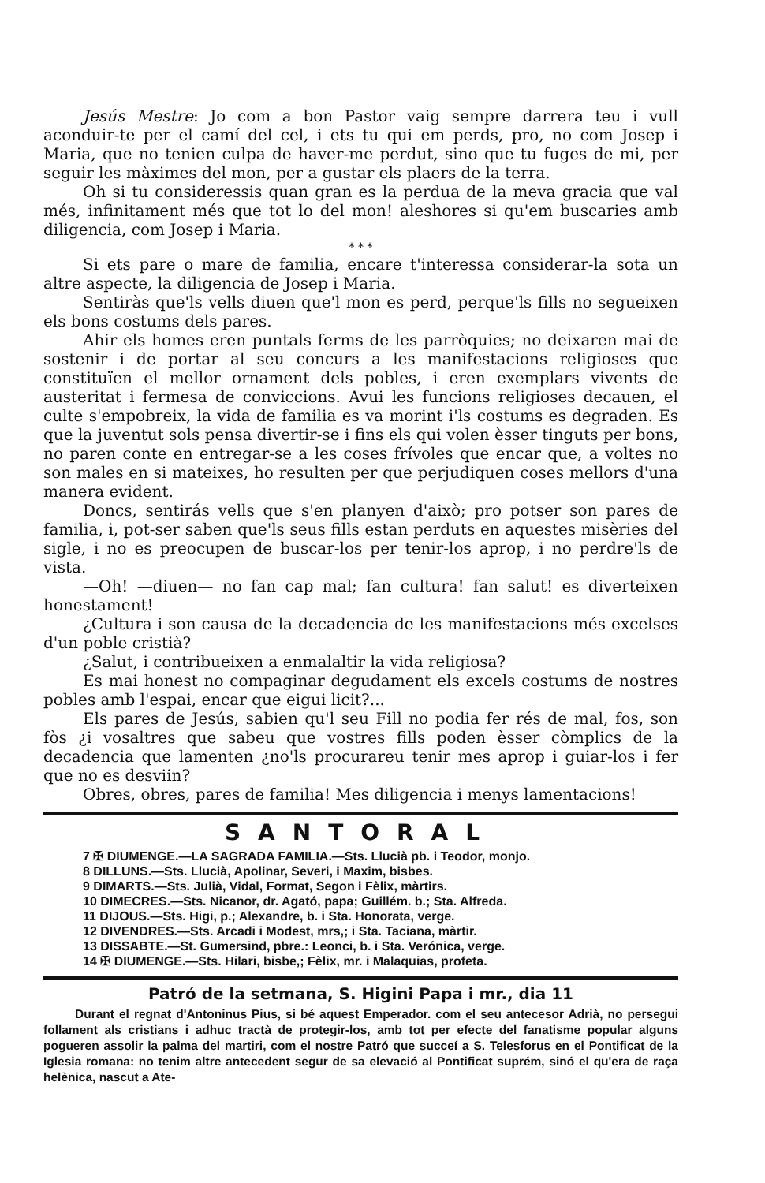Jesús Mestre: Jo com a bon Pastor vaig sempre darrera teu i vull acondui̇r-te per el camí del cel, i ets tu qui em perds, pro, no com Josep i Maria, que no tenien culpa de haver-me perdut, sino que tu fuges de mi, per seguir les màximes del mon, per a gustar els plaers de la terra.
Oh si tu consideressis quan gran es la perdua de la meva gracia que val més, infinitament més que tot lo del mon! aleshores si qu'em buscaries amb diligencia, com Josep i Maria.
* * *
Si ets pare o mare de familia, encare t'interessa considerar-la sota un altre aspecte, la diligencia de Josep i Maria.
Sentiràs que'ls vells diuen que'l mon es perd, perque'ls fills no segueixen els bons costums dels pares.
Ahir els homes eren puntals ferms de les parròquies; no deixaren mai de sostenir i de portar al seu concurs a les manifestacions religioses que constituïen el mellor ornament dels pobles, i eren exemplars vivents de austeritat i fermesa de conviccions. Avui les funcions religioses decauen, el culte s'empobreix, la vida de familia es va morint i'ls costums es degraden. Es que la juventut sols pensa divertir-se i fins els qui volen èsser tinguts per bons, no paren conte en entregar-se a les coses frívoles que encar que, a voltes no son males en si mateixes, ho resulten per que perjudiquen coses mellors d'una manera evident.
Doncs, sentirás vells que s'en planyen d'això; pro potser son pares de familia, i, pot-ser saben que'ls seus fills estan perduts en aquestes misèries del sigle, i no es preocupen de buscar-los per tenir-los aprop, i no perdre'ls de vista.
—Oh! —diuen— no fan cap mal; fan cultura! fan salut! es diverteixen honestament!
¿Cultura i son causa de la decadencia de les manifestacions més excelses d'un poble cristià?
¿Salut, i contribueixen a enmalaltir la vida religiosa?
Es mai honest no compaginar degudament els excels costums de nostres pobles amb l'espai, encar que eigui licit?...
Els pares de Jesús, sabien qu'l seu Fill no podia fer rés de mal, fos, son fòs ¿i vosaltres que sabeu que vostres fills poden èsser còmplics de la decadencia que lamenten ¿no'ls procurareu tenir mes aprop i guiar-los i fer que no es desviin?
Obres, obres, pares de familia! Mes diligencia i menys lamentacions!
SANTORAL
7 ✠ DIUMENGE.—LA SAGRADA FAMILIA.—Sts. Llucià pb. i Teodor, monjo.
8 DILLUNS.—Sts. Llucià, Apolinar, Severi, i Maxim, bisbes.
9 DIMARTS.—Sts. Julià, Vidal, Format, Segon i Fèlix, màrtirs.
10 DIMECRES.—Sts. Nicanor, dr. Agató, papa; Guillém. b.; Sta. Alfreda.
11 DIJOUS.—Sts. Higi, p.; Alexandre, b. i Sta. Honorata, verge.
12 DIVENDRES.—Sts. Arcadi i Modest, mrs,; i Sta. Taciana, màrtir.
13 DISSABTE.—St. Gumersind, pbre.: Leonci, b. i Sta. Verónica, verge.
14 ✠ DIUMENGE.—Sts. Hilari, bisbe,; Fèlix, mr. i Malaquias, profeta.
Patró de la setmana, S. Higini Papa i mr., dia 11
Durant el regnat d'Antoninus Pius, si bé aquest Emperador. com el seu antecesor Adrià, no persegui follament als cristians i adhuc tractà de protegir-los, amb tot per efecte del fanatisme popular alguns pogueren assolir la palma del martiri, com el nostre Patró que succeí a S. Telesforus en el Pontificat de la Iglesia romana: no tenim altre antecedent segur de sa elevació al Pontificat suprém, sinó el qu'era de raça helènica, nascut a Ate-